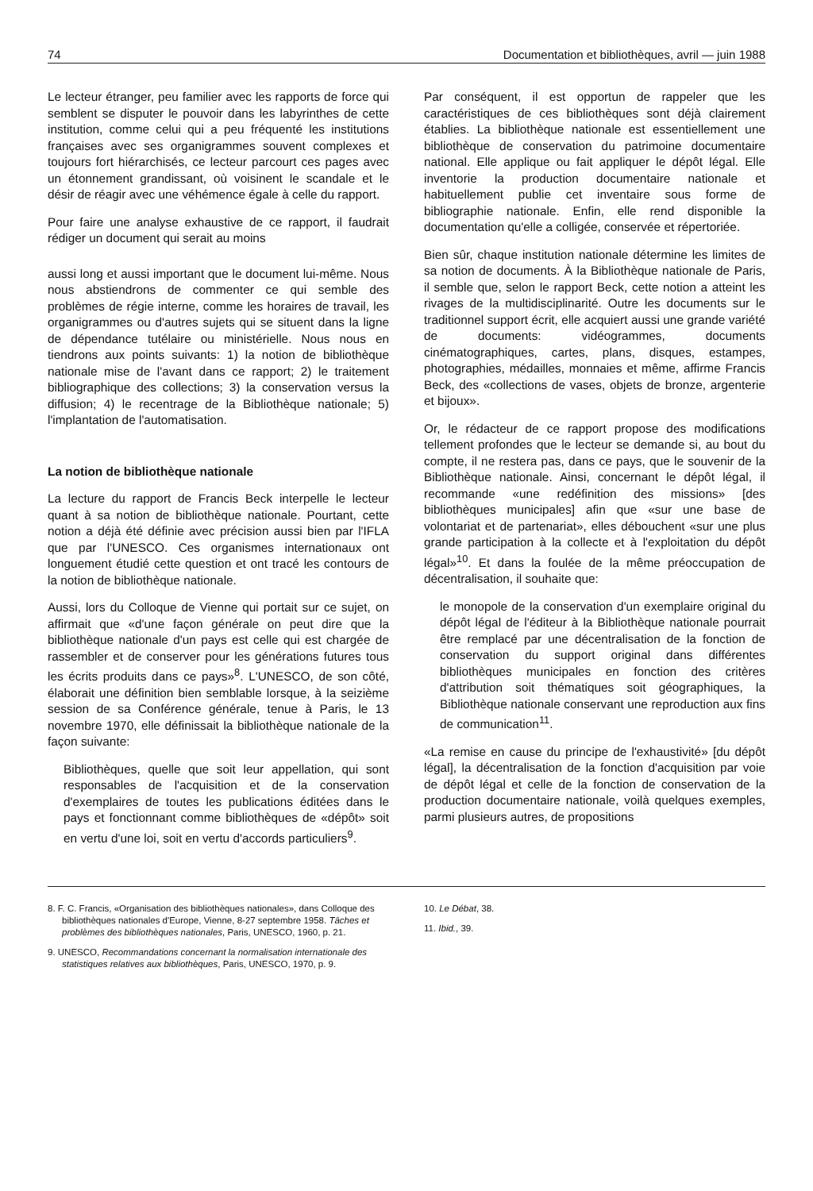74 Documentation et bibliothèques, avril — juin 1988
Le lecteur étranger, peu familier avec les rapports de force qui semblent se disputer le pouvoir dans les labyrinthes de cette institution, comme celui qui a peu fréquenté les institutions françaises avec ses organigrammes souvent complexes et toujours fort hiérarchisés, ce lecteur parcourt ces pages avec un étonnement grandissant, où voisinent le scandale et le désir de réagir avec une véhémence égale à celle du rapport.
Pour faire une analyse exhaustive de ce rapport, il faudrait rédiger un document qui serait au moins
aussi long et aussi important que le document lui-même. Nous nous abstiendrons de commenter ce qui semble des problèmes de régie interne, comme les horaires de travail, les organigrammes ou d'autres sujets qui se situent dans la ligne de dépendance tutélaire ou ministérielle. Nous nous en tiendrons aux points suivants: 1) la notion de bibliothèque nationale mise de l'avant dans ce rapport; 2) le traitement bibliographique des collections; 3) la conservation versus la diffusion; 4) le recentrage de la Bibliothèque nationale; 5) l'implantation de l'automatisation.
La notion de bibliothèque nationale
La lecture du rapport de Francis Beck interpelle le lecteur quant à sa notion de bibliothèque nationale. Pourtant, cette notion a déjà été définie avec précision aussi bien par l'IFLA que par l'UNESCO. Ces organismes internationaux ont longuement étudié cette question et ont tracé les contours de la notion de bibliothèque nationale.
Aussi, lors du Colloque de Vienne qui portait sur ce sujet, on affirmait que «d'une façon générale on peut dire que la bibliothèque nationale d'un pays est celle qui est chargée de rassembler et de conserver pour les générations futures tous les écrits produits dans ce pays»<sup>8</sup>. L'UNESCO, de son côté, élaborait une définition bien semblable lorsque, à la seizième session de sa Conférence générale, tenue à Paris, le 13 novembre 1970, elle définissait la bibliothèque nationale de la façon suivante:
Bibliothèques, quelle que soit leur appellation, qui sont responsables de l'acquisition et de la conservation d'exemplaires de toutes les publications éditées dans le pays et fonctionnant comme bibliothèques de «dépôt» soit en vertu d'une loi, soit en vertu d'accords particuliers<sup>9</sup>.
Par conséquent, il est opportun de rappeler que les caractéristiques de ces bibliothèques sont déjà clairement établies. La bibliothèque nationale est essentiellement une bibliothèque de conservation du patrimoine documentaire national. Elle applique ou fait appliquer le dépôt légal. Elle inventorie la production documentaire nationale et habituellement publie cet inventaire sous forme de bibliographie nationale. Enfin, elle rend disponible la documentation qu'elle a colligée, conservée et répertoriée.
Bien sûr, chaque institution nationale détermine les limites de sa notion de documents. À la Bibliothèque nationale de Paris, il semble que, selon le rapport Beck, cette notion a atteint les rivages de la multidisciplinarité. Outre les documents sur le traditionnel support écrit, elle acquiert aussi une grande variété de documents: vidéogrammes, documents cinématographiques, cartes, plans, disques, estampes, photographies, médailles, monnaies et même, affirme Francis Beck, des «collections de vases, objets de bronze, argenterie et bijoux».
Or, le rédacteur de ce rapport propose des modifications tellement profondes que le lecteur se demande si, au bout du compte, il ne restera pas, dans ce pays, que le souvenir de la Bibliothèque nationale. Ainsi, concernant le dépôt légal, il recommande «une redéfinition des missions» [des bibliothèques municipales] afin que «sur une base de volontariat et de partenariat», elles débouchent «sur une plus grande participation à la collecte et à l'exploitation du dépôt légal»<sup>10</sup>. Et dans la foulée de la même préoccupation de décentralisation, il souhaite que:
le monopole de la conservation d'un exemplaire original du dépôt légal de l'éditeur à la Bibliothèque nationale pourrait être remplacé par une décentralisation de la fonction de conservation du support original dans différentes bibliothèques municipales en fonction des critères d'attribution soit thématiques soit géographiques, la Bibliothèque nationale conservant une reproduction aux fins de communication<sup>11</sup>.
«La remise en cause du principe de l'exhaustivité» [du dépôt légal], la décentralisation de la fonction d'acquisition par voie de dépôt légal et celle de la fonction de conservation de la production documentaire nationale, voilà quelques exemples, parmi plusieurs autres, de propositions
8. F. C. Francis, «Organisation des bibliothèques nationales», dans Colloque des bibliothèques nationales d'Europe, Vienne, 8-27 septembre 1958. Tâches et problèmes des bibliothèques nationales, Paris, UNESCO, 1960, p. 21.
9. UNESCO, Recommandations concernant la normalisation internationale des statistiques relatives aux bibliothèques, Paris, UNESCO, 1970, p. 9.
10. Le Débat, 38.
11. Ibid., 39.